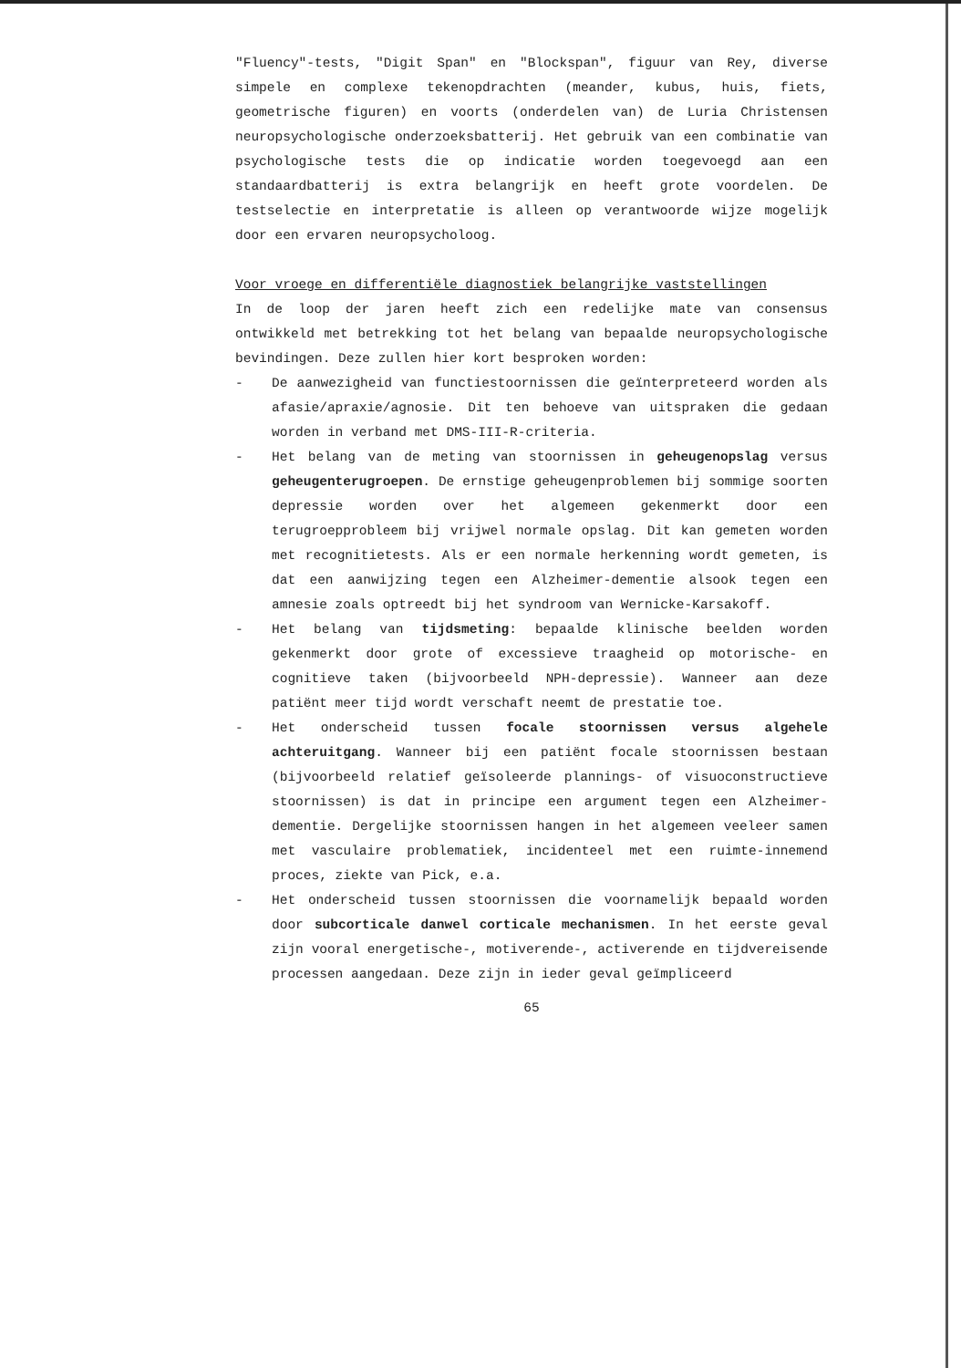"Fluency"-tests, "Digit Span" en "Blockspan", figuur van Rey, diverse simpele en complexe tekenopdrachten (meander, kubus, huis, fiets, geometrische figuren) en voorts (onderdelen van) de Luria Christensen neuropsychologische onderzoeksbatterij. Het gebruik van een combinatie van psychologische tests die op indicatie worden toegevoegd aan een standaardbatterij is extra belangrijk en heeft grote voordelen. De testselectie en interpretatie is alleen op verantwoorde wijze mogelijk door een ervaren neuropsycholoog.
Voor vroege en differentiële diagnostiek belangrijke vaststellingen
In de loop der jaren heeft zich een redelijke mate van consensus ontwikkeld met betrekking tot het belang van bepaalde neuropsychologische bevindingen. Deze zullen hier kort besproken worden:
- De aanwezigheid van functiestoornissen die geïnterpreteerd worden als afasie/apraxie/agnosie. Dit ten behoeve van uitspraken die gedaan worden in verband met DMS-III-R-criteria.
- Het belang van de meting van stoornissen in geheugenopslag versus geheugenterugroepen. De ernstige geheugenproblemen bij sommige soorten depressie worden over het algemeen gekenmerkt door een terugroepprobleem bij vrijwel normale opslag. Dit kan gemeten worden met recognitietests. Als er een normale herkenning wordt gemeten, is dat een aanwijzing tegen een Alzheimer-dementie alsook tegen een amnesie zoals optreedt bij het syndroom van Wernicke-Karsakoff.
- Het belang van tijdsmeting: bepaalde klinische beelden worden gekenmerkt door grote of excessieve traagheid op motorische- en cognitieve taken (bijvoorbeeld NPH-depressie). Wanneer aan deze patiënt meer tijd wordt verschaft neemt de prestatie toe.
- Het onderscheid tussen focale stoornissen versus algehele achteruitgang. Wanneer bij een patiënt focale stoornissen bestaan (bijvoorbeeld relatief geïsoleerde plannings- of visuoconstructieve stoornissen) is dat in principe een argument tegen een Alzheimer-dementie. Dergelijke stoornissen hangen in het algemeen veeleer samen met vasculaire problematiek, incidenteel met een ruimte-innemend proces, ziekte van Pick, e.a.
- Het onderscheid tussen stoornissen die voornamelijk bepaald worden door subcorticale danwel corticale mechanismen. In het eerste geval zijn vooral energetische-, motiverende-, activerende en tijdvereisende processen aangedaan. Deze zijn in ieder geval geïmpliceerd
65